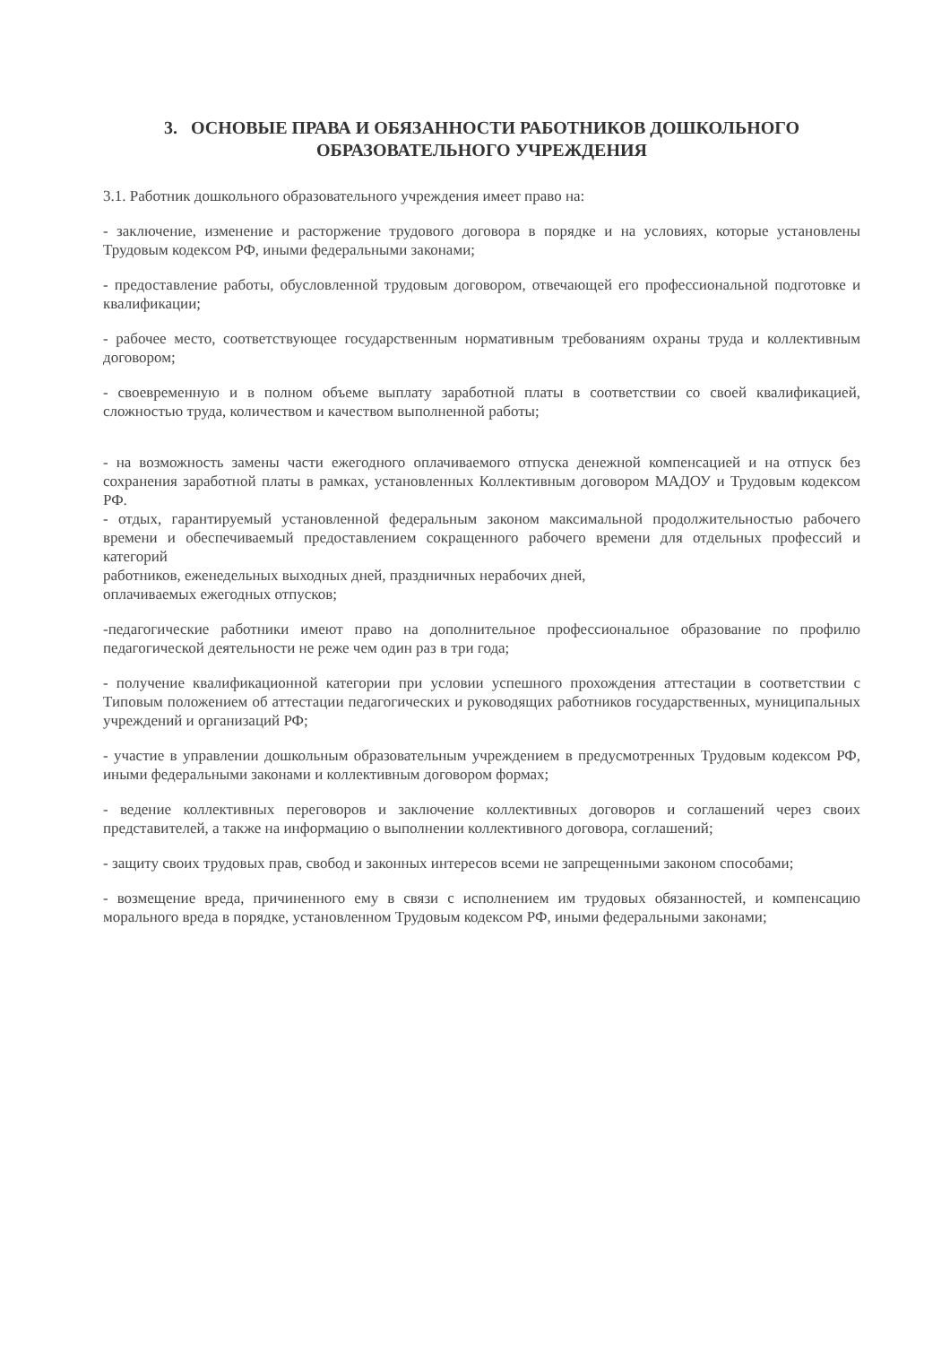3. ОСНОВЫЕ ПРАВА И ОБЯЗАННОСТИ РАБОТНИКОВ ДОШКОЛЬНОГО
ОБРАЗОВАТЕЛЬНОГО УЧРЕЖДЕНИЯ
3.1. Работник дошкольного образовательного учреждения имеет право на:
- заключение, изменение и расторжение трудового договора в порядке и на условиях, которые установлены Трудовым кодексом РФ, иными федеральными законами;
- предоставление работы, обусловленной трудовым договором, отвечающей его профессиональной подготовке и квалификации;
- рабочее место, соответствующее государственным нормативным требованиям охраны труда и коллективным договором;
- своевременную и в полном объеме выплату заработной платы в соответствии со своей квалификацией, сложностью труда, количеством и качеством выполненной работы;
- на возможность замены части ежегодного оплачиваемого отпуска денежной компенсацией и на отпуск без сохранения заработной платы в рамках, установленных Коллективным договором МАДОУ и Трудовым кодексом РФ.
- отдых, гарантируемый установленной федеральным законом максимальной продолжительностью рабочего времени и обеспечиваемый предоставлением сокращенного рабочего времени для отдельных профессий и категорий
работников, еженедельных выходных дней, праздничных нерабочих дней,
оплачиваемых ежегодных отпусков;
-педагогические работники имеют право на дополнительное профессиональное образование по профилю педагогической деятельности не реже чем один раз в три года;
- получение квалификационной категории при условии успешного прохождения аттестации в соответствии с Типовым положением об аттестации педагогических и руководящих работников государственных, муниципальных учреждений и организаций РФ;
- участие в управлении дошкольным образовательным учреждением в предусмотренных Трудовым кодексом РФ, иными федеральными законами и коллективным договором формах;
- ведение коллективных переговоров и заключение коллективных договоров и соглашений через своих представителей, а также на информацию о выполнении коллективного договора, соглашений;
- защиту своих трудовых прав, свобод и законных интересов всеми не запрещенными законом способами;
- возмещение вреда, причиненного ему в связи с исполнением им трудовых обязанностей, и компенсацию морального вреда в порядке, установленном Трудовым кодексом РФ, иными федеральными законами;